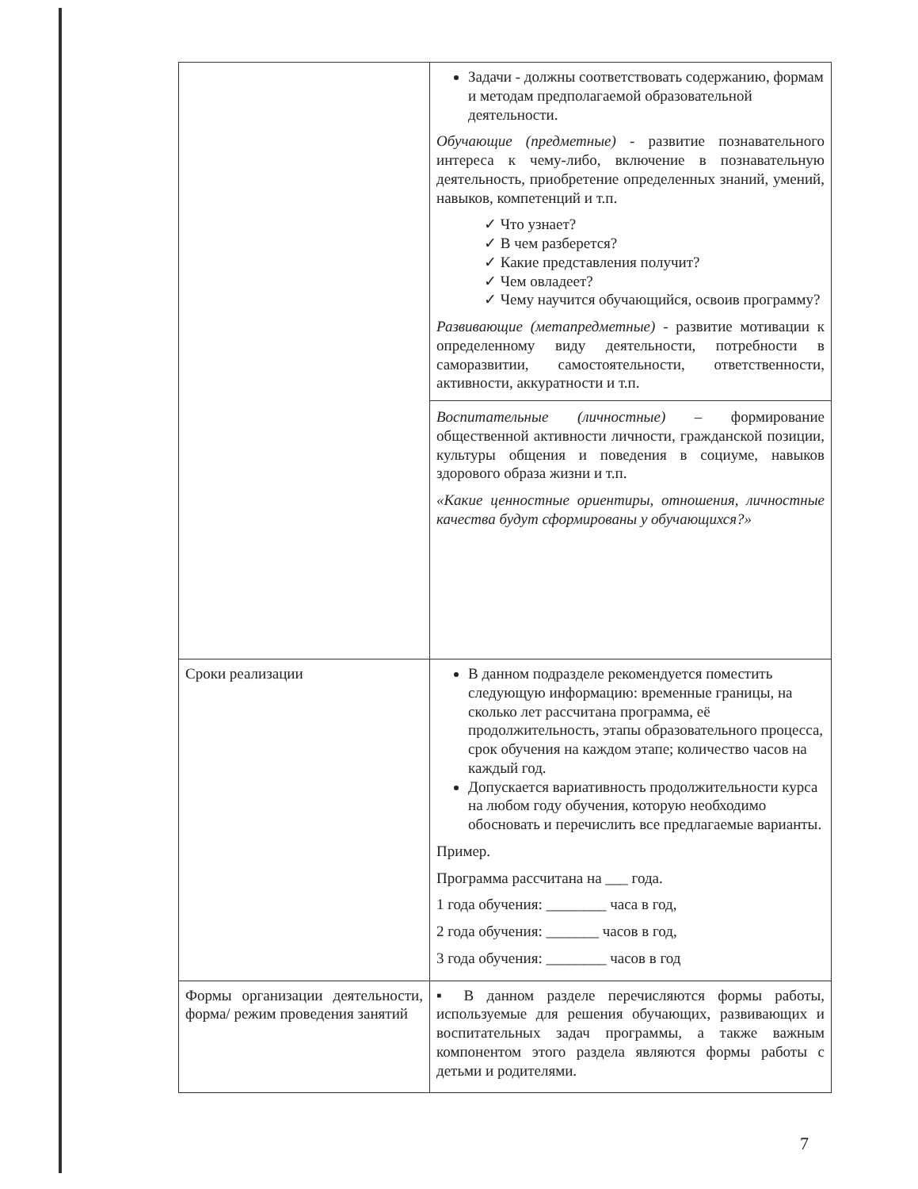| | Задачи - должны соответствовать содержанию, формам и методам предполагаемой образовательной деятельности. Обучающие (предметные) - развитие познавательного интереса к чему-либо, включение в познавательную деятельность, приобретение определенных знаний, умений, навыков, компетенций и т.п. ✓ Что узнает? ✓ В чем разберется? ✓ Какие представления получит? ✓ Чем овладеет? ✓ Чему научится обучающийся, освоив программу? Развивающие (метапредметные) - развитие мотивации к определенному виду деятельности, потребности в саморазвитии, самостоятельности, ответственности, активности, аккуратности и т.п. Воспитательные (личностные) – формирование общественной активности личности, гражданской позиции, культуры общения и поведения в социуме, навыков здорового образа жизни и т.п. «Какие ценностные ориентиры, отношения, личностные качества будут сформированы у обучающихся?» |
| Сроки реализации | В данном подразделе рекомендуется поместить следующую информацию: временные границы, на сколько лет рассчитана программа, её продолжительность, этапы образовательного процесса, срок обучения на каждом этапе; количество часов на каждый год. Допускается вариативность продолжительности курса на любом году обучения, которую необходимо обосновать и перечислить все предлагаемые варианты. Пример. Программа рассчитана на ___ года. 1 года обучения: ________ часа в год, 2 года обучения: _______ часов в год, 3 года обучения: ________ часов в год |
| Формы организации деятельности, форма/ режим проведения занятий | ▪ В данном разделе перечисляются формы работы, используемые для решения обучающих, развивающих и воспитательных задач программы, а также важным компонентом этого раздела являются формы работы с детьми и родителями. |
7